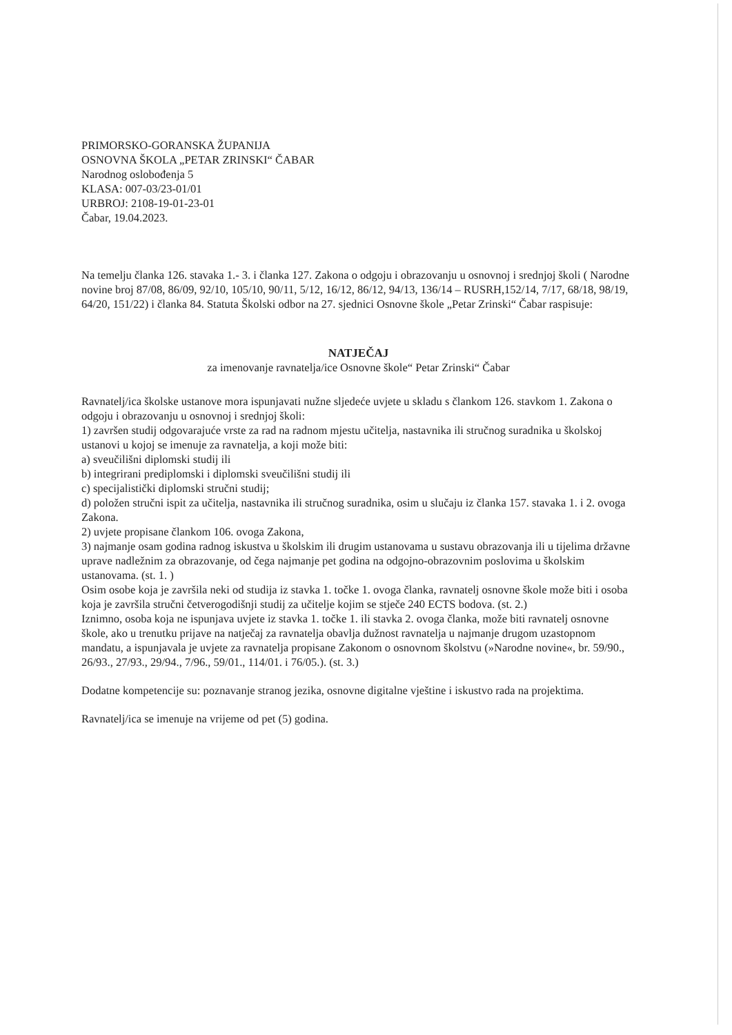PRIMORSKO-GORANSKA ŽUPANIJA
OSNOVNA ŠKOLA „PETAR ZRINSKI“ ČABAR
Narodnog oslobođenja 5
KLASA: 007-03/23-01/01
URBROJ: 2108-19-01-23-01
Čabar, 19.04.2023.
Na temelju članka 126. stavaka 1.- 3. i članka 127. Zakona o odgoju i obrazovanju u osnovnoj i srednjoj školi ( Narodne novine broj 87/08, 86/09, 92/10, 105/10, 90/11, 5/12, 16/12, 86/12, 94/13, 136/14 – RUSRH,152/14, 7/17, 68/18, 98/19, 64/20, 151/22) i članka 84. Statuta Školski odbor na 27. sjednici Osnovne škole „Petar Zrinski“ Čabar raspisuje:
NATJEČAJ
za imenovanje ravnatelja/ice Osnovne škole“ Petar Zrinski“ Čabar
Ravnatelj/ica školske ustanove mora ispunjavati nužne sljedeće uvjete u skladu s člankom 126. stavkom 1. Zakona o odgoju i obrazovanju u osnovnoj i srednjoj školi:
1) završen studij odgovarajuće vrste za rad na radnom mjestu učitelja, nastavnika ili stručnog suradnika u školskoj ustanovi u kojoj se imenuje za ravnatelja, a koji može biti:
a) sveučilišni diplomski studij ili
b) integrirani prediplomski i diplomski sveučilišni studij ili
c) specijalistički diplomski stručni studij;
d) položen stručni ispit za učitelja, nastavnika ili stručnog suradnika, osim u slučaju iz članka 157. stavaka 1. i 2. ovoga Zakona.
2) uvjete propisane člankom 106. ovoga Zakona,
3) najmanje osam godina radnog iskustva u školskim ili drugim ustanovama u sustavu obrazovanja ili u tijelima državne uprave nadležnim za obrazovanje, od čega najmanje pet godina na odgojno-obrazovnim poslovima u školskim ustanovama. (st. 1. )
Osim osobe koja je završila neki od studija iz stavka 1. točke 1. ovoga članka, ravnatelj osnovne škole može biti i osoba koja je završila stručni četverogodišnji studij za učitelje kojim se stječe 240 ECTS bodova. (st. 2.)
Iznimno, osoba koja ne ispunjava uvjete iz stavka 1. točke 1. ili stavka 2. ovoga članka, može biti ravnatelj osnovne škole, ako u trenutku prijave na natječaj za ravnatelja obavlja dužnost ravnatelja u najmanje drugom uzastopnom mandatu, a ispunjavala je uvjete za ravnatelja propisane Zakonom o osnovnom školstvu (»Narodne novine«, br. 59/90., 26/93., 27/93., 29/94., 7/96., 59/01., 114/01. i 76/05.). (st. 3.)
Dodatne kompetencije su: poznavanje stranog jezika, osnovne digitalne vještine i iskustvo rada na projektima.
Ravnatelj/ica se imenuje na vrijeme od pet (5) godina.